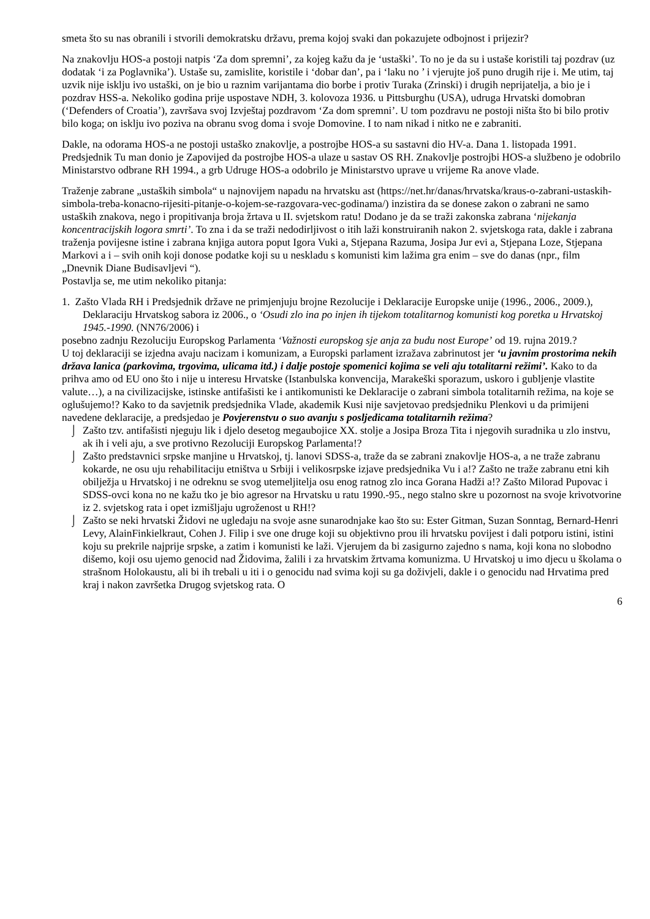smeta što su nas obranili i stvorili demokratsku državu, prema kojoj svaki dan pokazujete odbojnost i prijezir?
Na znakovlju HOS-a postoji natpis ‘Za dom spremni’, za kojeg kažu da je ‘ustaški’. To no je da su i ustaše koristili taj pozdrav (uz dodatak ‘i za Poglavnika’). Ustaše su, zamislite, koristile i ‘dobar dan’, pa i ‘laku no ’ i vjerujte još puno drugih rije i. Me utim, taj uzvik nije isklju ivo ustaški, on je bio u raznim varijantama dio borbe i protiv Turaka (Zrinski) i drugih neprijatelja, a bio je i pozdrav HSS-a. Nekoliko godina prije uspostave NDH, 3. kolovoza 1936. u Pittsburghu (USA), udruga Hrvatski domobran (‘Defenders of Croatia’), završava svoj Izvještaj pozdravom ‘Za dom spremni’. U tom pozdravu ne postoji ništa što bi bilo protiv bilo koga; on isklju ivo poziva na obranu svog doma i svoje Domovine. I to nam nikad i nitko ne e zabraniti.
Dakle, na odorama HOS-a ne postoji ustaško znakovlje, a postrojbe HOS-a su sastavni dio HV-a. Dana 1. listopada 1991. Predsjednik Tu man donio je Zapovijed da postrojbe HOS-a ulaze u sastav OS RH. Znakovlje postrojbi HOS-a službeno je odobrilo Ministarstvo odbrane RH 1994., a grb Udruge HOS-a odobrilo je Ministarstvo uprave u vrijeme Ra anove vlade.
Traženje zabrane „ustaških simbola“ u najnovijem napadu na hrvatsku ast (https://net.hr/danas/hrvatska/kraus-o-zabrani-ustaskih-simbola-treba-konacno-rijesiti-pitanje-o-kojem-se-razgovara-vec-godinama/) inzistira da se donese zakon o zabrani ne samo ustaških znakova, nego i propitivanja broja žrtava u II. svjetskom ratu! Dodano je da se traži zakonska zabrana ‘nijekanja koncentracijskih logora smrti’. To zna i da se traži nedodirljivost o itih laži konstruiranih nakon 2. svjetskoga rata, dakle i zabrana traženja povijesne istine i zabrana knjiga autora poput Igora Vuki a, Stjepana Razuma, Josipa Jur evi a, Stjepana Loze, Stjepana Markovi a i – svih onih koji donose podatke koji su u neskladu s komunisti kim lažima gra enim – sve do danas (npr., film „Dnevnik Diane Budisavljevi “).
Postavlja se, me utim nekoliko pitanja:
1. Zašto Vlada RH i Predsjednik države ne primjenjuju brojne Rezolucije i Deklaracije Europske unije (1996., 2006., 2009.), Deklaraciju Hrvatskog sabora iz 2006., o ‘Osudi zlo ina po injen ih tijekom totalitarnog komunisti kog poretka u Hrvatskoj 1945.-1990. (NN76/2006) i
posebno zadnju Rezoluciju Europskog Parlamenta ‘Važnosti europskog sje anja za budu nost Europe’ od 19. rujna 2019.?
U toj deklaraciji se izjedna avaju nacizam i komunizam, a Europski parlament izražava zabrinutost jer ‘u javnim prostorima nekih država lanica (parkovima, trgovima, ulicama itd.) i dalje postoje spomenici kojima se veli aju totalitarni režimi’. Kako to da prihva amo od EU ono što i nije u interesu Hrvatske (Istanbulska konvencija, Marakeški sporazum, uskoro i gubljenje vlastite valute…), a na civilizacijske, istinske antifašisti ke i antikomunisti ke Deklaracije o zabrani simbola totalitarnih režima, na koje se oglušujemo!? Kako to da savjetnik predsjednika Vlade, akademik Kusi nije savjetovao predsjedniku Plenkovi u da primijeni navedene deklaracije, a predsjedao je Povjerenstvu o suo avanju s posljedicama totalitarnih režima?
⌡ Zašto tzv. antifašisti njeguju lik i djelo desetog megaubojice XX. stolje a Josipa Broza Tita i njegovih suradnika u zlo instvu, ak ih i veli aju, a sve protivno Rezoluciji Europskog Parlamenta!?
⌡ Zašto predstavnici srpske manjine u Hrvatskoj, tj. lanovi SDSS-a, traže da se zabrani znakovlje HOS-a, a ne traže zabranu kokarde, ne osu uju rehabilitaciju etništva u Srbiji i velikosrpske izjave predsjednika Vu i a!? Zašto ne traže zabranu etni kih obilježja u Hrvatskoj i ne odreknu se svog utemeljitelja osu enog ratnog zlo inca Gorana Hadži a!? Zašto Milorad Pupovac i SDSS-ovci kona no ne kažu tko je bio agresor na Hrvatsku u ratu 1990.-95., nego stalno skre u pozornost na svoje krivotvorine iz 2. svjetskog rata i opet izmišljaju ugroženost u RH!?
⌡ Zašto se neki hrvatski Židovi ne ugledaju na svoje asne sunarodnjake kao što su: Ester Gitman, Suzan Sonntag, Bernard-Henri Levy, AlainFinkielkraut, Cohen J. Filip i sve one druge koji su objektivno prou ili hrvatsku povijest i dali potporu istini, istini koju su prekrile najprije srpske, a zatim i komunisti ke laži. Vjerujem da bi zasigurno zajedno s nama, koji kona no slobodno dišemo, koji osu ujemo genocid nad Židovima, žalili i za hrvatskim žrtvama komunizma. U Hrvatskoj u imo djecu u školama o strašnom Holokaustu, ali bi ih trebali u iti i o genocidu nad svima koji su ga doživjeli, dakle i o genocidu nad Hrvatima pred kraj i nakon završetka Drugog svjetskog rata. O
6